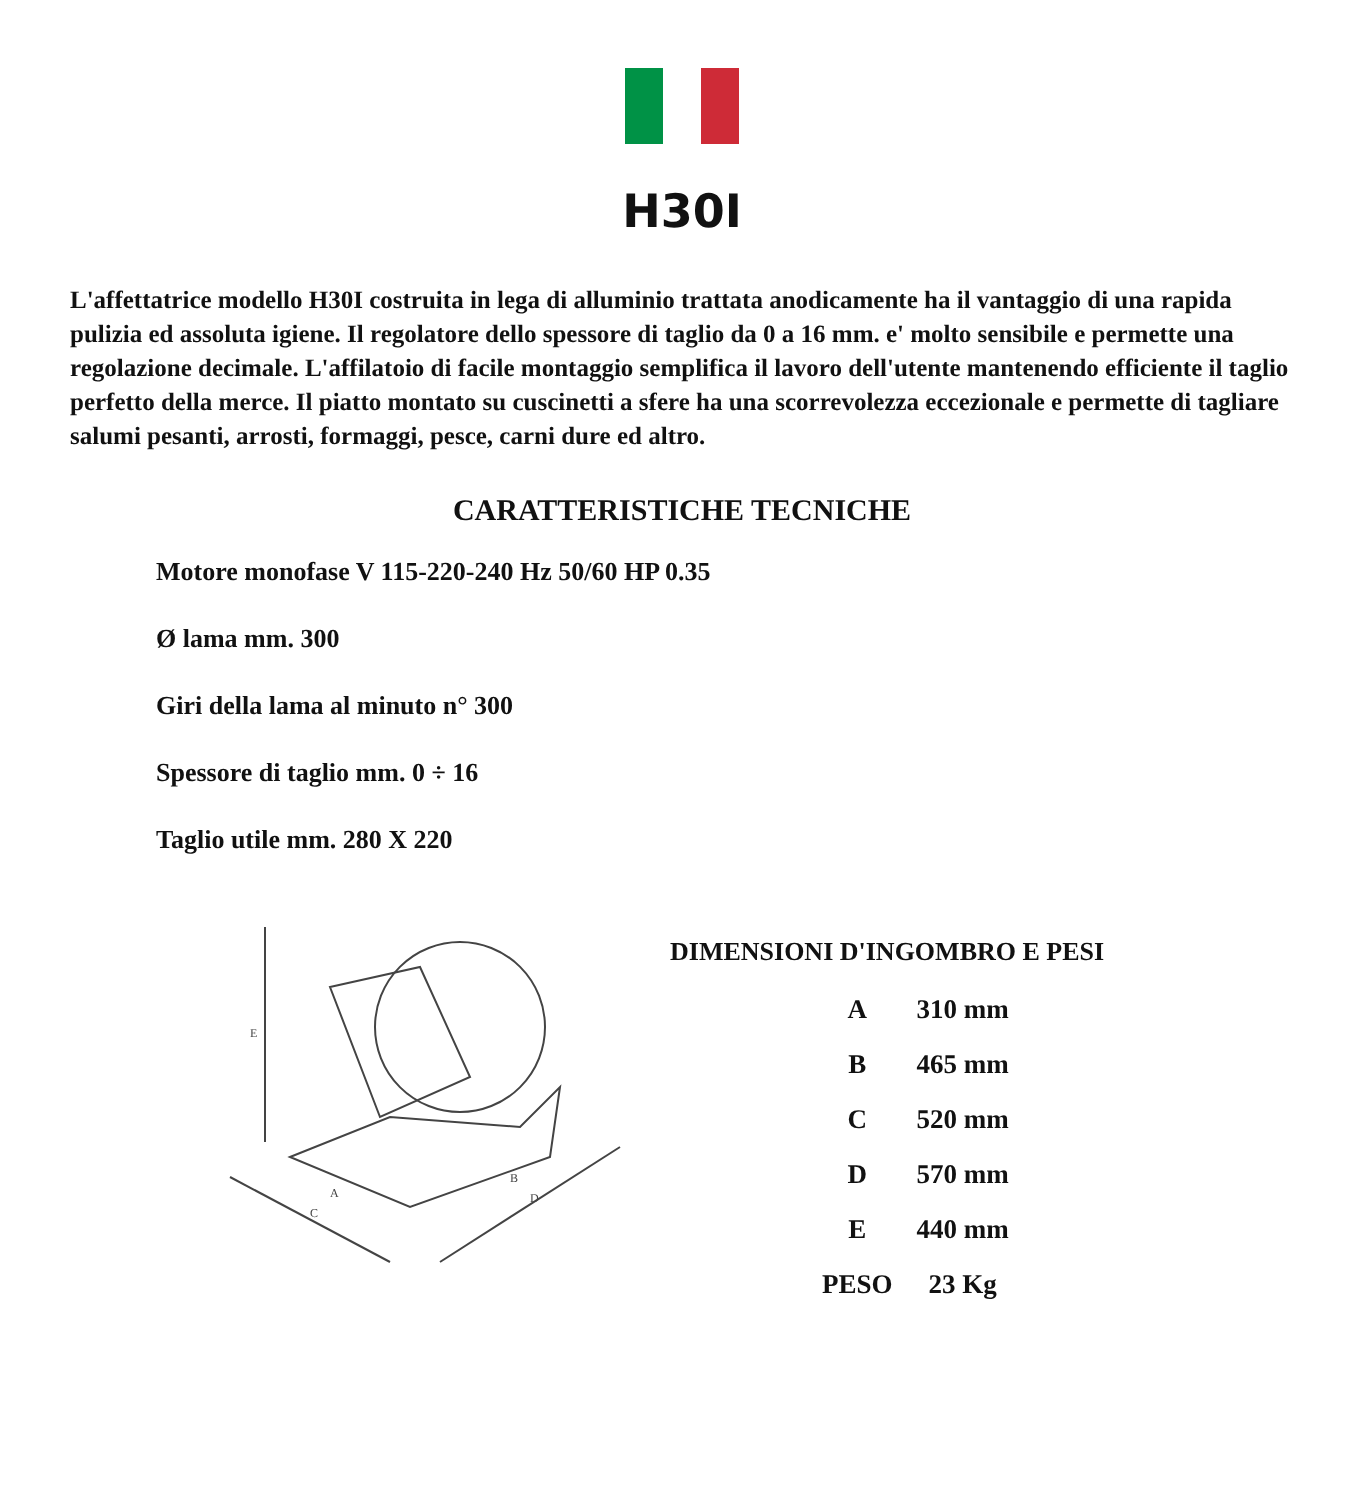H30I
L'affettatrice modello H30I costruita in lega di alluminio trattata anodicamente ha il vantaggio di una rapida pulizia ed assoluta igiene. Il regolatore dello spessore di taglio da 0 a 16 mm. e' molto sensibile e permette una regolazione decimale. L'affilatoio di facile montaggio semplifica il lavoro dell'utente mantenendo efficiente il taglio perfetto della merce. Il piatto montato su cuscinetti a sfere ha una scorrevolezza eccezionale e permette di tagliare salumi pesanti, arrosti, formaggi, pesce, carni dure ed altro.
CARATTERISTICHE TECNICHE
Motore monofase V 115-220-240 Hz 50/60 HP 0.35
Ø lama mm. 300
Giri della lama al minuto n° 300
Spessore di taglio mm. 0 ÷ 16
Taglio utile mm. 280 X 220
E
A
C
B
D
DIMENSIONI D'INGOMBRO E PESI
| A | 310 mm |
| B | 465 mm |
| C | 520 mm |
| D | 570 mm |
| E | 440 mm |
| PESO | 23 Kg |